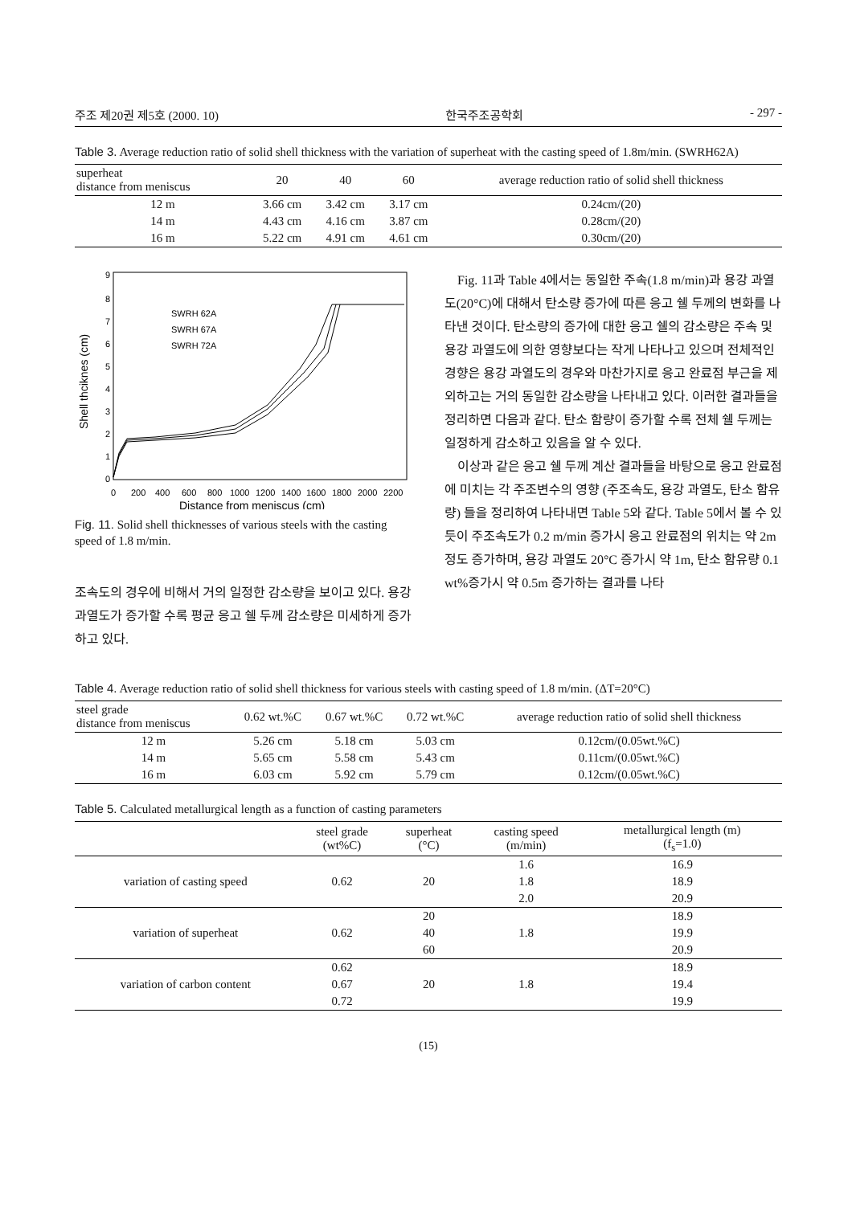주조 제20권 제5호 (2000. 10) 한국주조공학회 - 297 -
Table 3. Average reduction ratio of solid shell thickness with the variation of superheat with the casting speed of 1.8m/min. (SWRH62A)
| superheat distance from meniscus | 20 | 40 | 60 | average reduction ratio of solid shell thickness |
| --- | --- | --- | --- | --- |
| 12 m | 3.66 cm | 3.42 cm | 3.17 cm | 0.24cm/(20) |
| 14 m | 4.43 cm | 4.16 cm | 3.87 cm | 0.28cm/(20) |
| 16 m | 5.22 cm | 4.91 cm | 4.61 cm | 0.30cm/(20) |
9
8
7
6
5
4
3
2
1
0
0
200
400
600
800
1000
1200
1400
1600
1800
2000
2200
Distance from meniscus (cm)
Shell thciknes (cm)
SWRH 62A
SWRH 67A
SWRH 72A
Fig. 11. Solid shell thicknesses of various steels with the casting speed of 1.8 m/min.
조속도의 경우에 비해서 거의 일정한 감소량을 보이고 있다. 용강 과열도가 증가할 수록 평균 응고 쉘 두께 감소량은 미세하게 증가하고 있다.
Fig. 11과 Table 4에서는 동일한 주속(1.8 m/min)과 용강 과열도(20°C)에 대해서 탄소량 증가에 따른 응고 쉘 두께의 변화를 나타낸 것이다. 탄소량의 증가에 대한 응고 쉘의 감소량은 주속 및 용강 과열도에 의한 영향보다는 작게 나타나고 있으며 전체적인 경향은 용강 과열도의 경우와 마찬가지로 응고 완료점 부근을 제외하고는 거의 동일한 감소량을 나타내고 있다. 이러한 결과들을 정리하면 다음과 같다. 탄소 함량이 증가할 수록 전체 쉘 두께는 일정하게 감소하고 있음을 알 수 있다.
이상과 같은 응고 쉘 두께 계산 결과들을 바탕으로 응고 완료점에 미치는 각 주조변수의 영향 (주조속도, 용강 과열도, 탄소 함유량) 들을 정리하여 나타내면 Table 5와 같다. Table 5에서 볼 수 있듯이 주조속도가 0.2 m/min 증가시 응고 완료점의 위치는 약 2m 정도 증가하며, 용강 과열도 20°C 증가시 약 1m, 탄소 함유량 0.1 wt%증가시 약 0.5m 증가하는 결과를 나타
Table 4. Average reduction ratio of solid shell thickness for various steels with casting speed of 1.8 m/min. (ΔT=20°C)
| steel grade distance from meniscus | 0.62 wt.%C | 0.67 wt.%C | 0.72 wt.%C | average reduction ratio of solid shell thickness |
| --- | --- | --- | --- | --- |
| 12 m | 5.26 cm | 5.18 cm | 5.03 cm | 0.12cm/(0.05wt.%C) |
| 14 m | 5.65 cm | 5.58 cm | 5.43 cm | 0.11cm/(0.05wt.%C) |
| 16 m | 6.03 cm | 5.92 cm | 5.79 cm | 0.12cm/(0.05wt.%C) |
Table 5. Calculated metallurgical length as a function of casting parameters
| | steel grade (wt%C) | superheat (°C) | casting speed (m/min) | metallurgical length (m) (f<sub>s</sub>=1.0) |
| --- | --- | --- | --- | --- |
| variation of casting speed | 0.62 | 20 | 1.6 | 16.9 |
| | | | 1.8 | 18.9 |
| | | | 2.0 | 20.9 |
| variation of superheat | 0.62 | 20 | 1.8 | 18.9 |
| | | 40 | | 19.9 |
| | | 60 | | 20.9 |
| variation of carbon content | 0.62 | 20 | 1.8 | 18.9 |
| | 0.67 | | | 19.4 |
| | 0.72 | | | 19.9 |
(15)